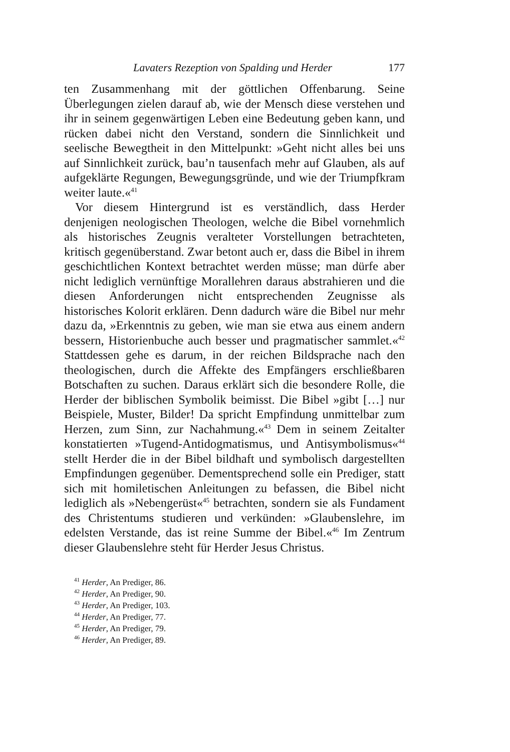Lavaters Rezeption von Spalding und Herder 177
ten Zusammenhang mit der göttlichen Offenbarung. Seine Überlegungen zielen darauf ab, wie der Mensch diese verstehen und ihr in seinem gegenwärtigen Leben eine Bedeutung geben kann, und rücken dabei nicht den Verstand, sondern die Sinnlichkeit und seelische Bewegtheit in den Mittelpunkt: »Geht nicht alles bei uns auf Sinnlichkeit zurück, bau’n tausenfach mehr auf Glauben, als auf aufgeklärte Regungen, Bewegungsgründe, und wie der Triumpfkram weiter laute.«<sup>41</sup>
Vor diesem Hintergrund ist es verständlich, dass Herder denjenigen neologischen Theologen, welche die Bibel vornehmlich als historisches Zeugnis veralteter Vorstellungen betrachteten, kritisch gegenüberstand. Zwar betont auch er, dass die Bibel in ihrem geschichtlichen Kontext betrachtet werden müsse; man dürfe aber nicht lediglich vernünftige Morallehren daraus abstrahieren und die diesen Anforderungen nicht entsprechenden Zeugnisse als historisches Kolorit erklären. Denn dadurch wäre die Bibel nur mehr dazu da, »Erkenntnis zu geben, wie man sie etwa aus einem andern bessern, Historienbuche auch besser und pragmatischer sammlet.«<sup>42</sup> Stattdessen gehe es darum, in der reichen Bildsprache nach den theologischen, durch die Affekte des Empfängers erschließbaren Botschaften zu suchen. Daraus erklärt sich die besondere Rolle, die Herder der biblischen Symbolik beimisst. Die Bibel »gibt […] nur Beispiele, Muster, Bilder! Da spricht Empfindung unmittelbar zum Herzen, zum Sinn, zur Nachahmung.«<sup>43</sup> Dem in seinem Zeitalter konstatierten »Tugend-Antidogmatismus, und Antisymbolismus«<sup>44</sup> stellt Herder die in der Bibel bildhaft und symbolisch dargestellten Empfindungen gegenüber. Dementsprechend solle ein Prediger, statt sich mit homiletischen Anleitungen zu befassen, die Bibel nicht lediglich als »Nebengerüst«<sup>45</sup> betrachten, sondern sie als Fundament des Christentums studieren und verkünden: »Glaubenslehre, im edelsten Verstande, das ist reine Summe der Bibel.«<sup>46</sup> Im Zentrum dieser Glaubenslehre steht für Herder Jesus Christus.
<sup>41</sup> Herder, An Prediger, 86.
<sup>42</sup> Herder, An Prediger, 90.
<sup>43</sup> Herder, An Prediger, 103.
<sup>44</sup> Herder, An Prediger, 77.
<sup>45</sup> Herder, An Prediger, 79.
<sup>46</sup> Herder, An Prediger, 89.